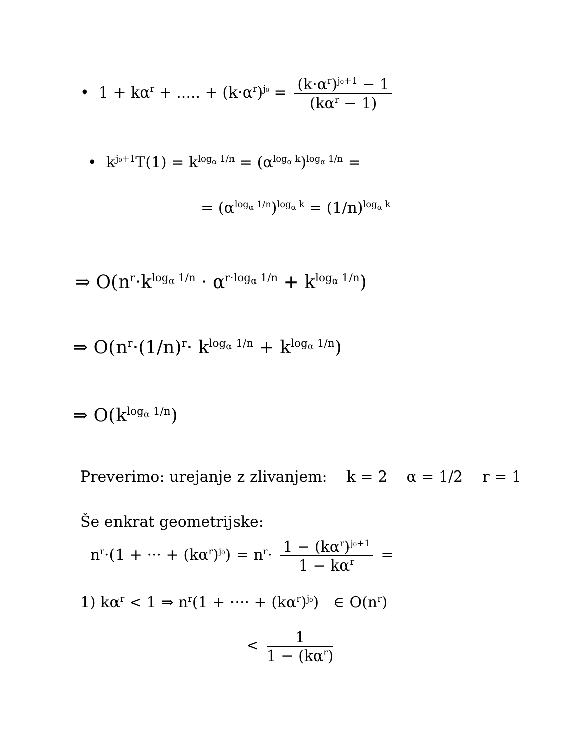• 1 + kα<sup>r</sup> + ..... + (k·α<sup>r</sup>)<sup>j₀</sup> = (k·α<sup>r</sup>)<sup>j₀+1</sup> − 1 (kα<sup>r</sup> − 1)
• k<sup>j₀+1</sup>T(1) = k<sup>log<sub>α</sub> 1/n</sup> = (α<sup>log<sub>α</sub> k</sup>)<sup>log<sub>α</sub> 1/n</sup> =
= (α<sup>log<sub>α</sub> 1/n</sup>)<sup>log<sub>α</sub> k</sup> = (1/n)<sup>log<sub>α</sub> k</sup>
⇒ O(n<sup>r</sup>·k<sup>log<sub>α</sub> 1/n</sup> · α<sup>r·log<sub>α</sub> 1/n</sup> + k<sup>log<sub>α</sub> 1/n</sup>)
⇒ O(n<sup>r</sup>·(1/n)<sup>r</sup>· k<sup>log<sub>α</sub> 1/n</sup> + k<sup>log<sub>α</sub> 1/n</sup>)
⇒ O(k<sup>log<sub>α</sub> 1/n</sup>)
Preverimo: urejanje z zlivanjem: k = 2 α = 1/2 r = 1
Še enkrat geometrijske:
n<sup>r</sup>·(1 + ··· + (kα<sup>r</sup>)<sup>j₀</sup>) = n<sup>r</sup>· 1 − (kα<sup>r</sup>)<sup>j₀+1</sup> 1 − kα<sup>r</sup> =
1) kα<sup>r</sup> < 1 ⇒ n<sup>r</sup>(1 + ···· + (kα<sup>r</sup>)<sup>j₀</sup>) ∈ O(n<sup>r</sup>)
< 1 1 − (kα<sup>r</sup>)